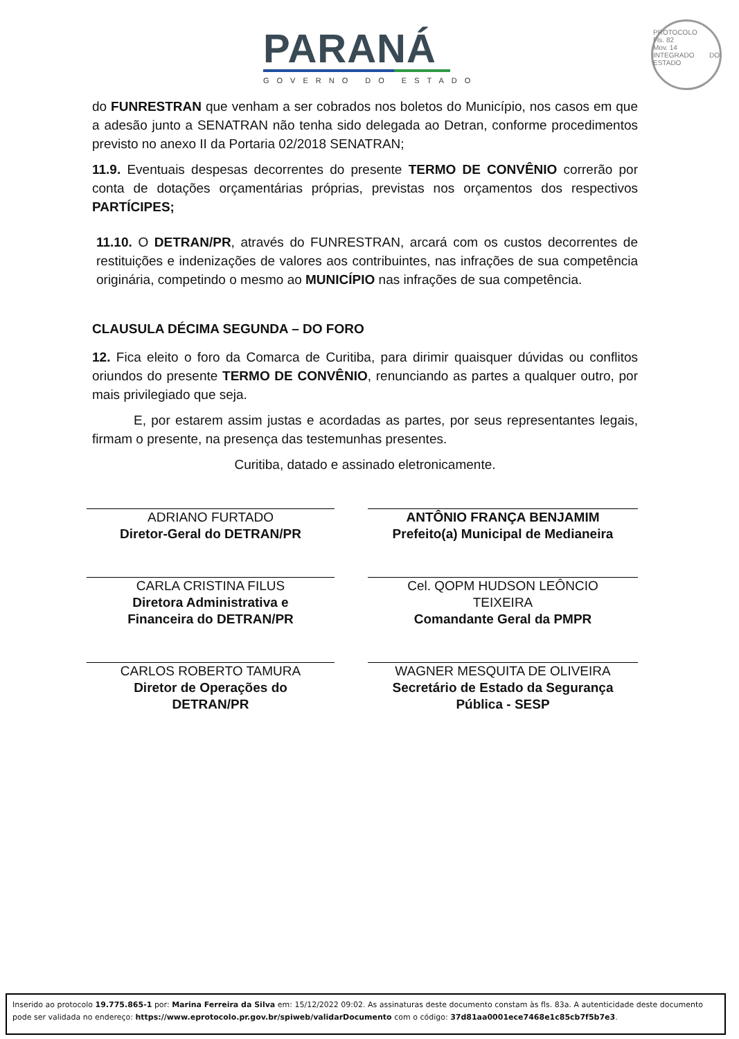PARANÁ
GOVERNO DO ESTADO
PROTOCOLO
Fls. 82
Mov. 14
INTEGRADO DO ESTADO
do FUNRESTRAN que venham a ser cobrados nos boletos do Município, nos casos em que a adesão junto a SENATRAN não tenha sido delegada ao Detran, conforme procedimentos previsto no anexo II da Portaria 02/2018 SENATRAN;
11.9. Eventuais despesas decorrentes do presente TERMO DE CONVÊNIO correrão por conta de dotações orçamentárias próprias, previstas nos orçamentos dos respectivos PARTÍCIPES;
11.10. O DETRAN/PR, através do FUNRESTRAN, arcará com os custos decorrentes de restituições e indenizações de valores aos contribuintes, nas infrações de sua competência originária, competindo o mesmo ao MUNICÍPIO nas infrações de sua competência.
CLAUSULA DÉCIMA SEGUNDA – DO FORO
12. Fica eleito o foro da Comarca de Curitiba, para dirimir quaisquer dúvidas ou conflitos oriundos do presente TERMO DE CONVÊNIO, renunciando as partes a qualquer outro, por mais privilegiado que seja.
E, por estarem assim justas e acordadas as partes, por seus representantes legais, firmam o presente, na presença das testemunhas presentes.
Curitiba, datado e assinado eletronicamente.
ADRIANO FURTADO
Diretor-Geral do DETRAN/PR
ANTÔNIO FRANÇA BENJAMIM
Prefeito(a) Municipal de Medianeira
CARLA CRISTINA FILUS
Diretora Administrativa e
Financeira do DETRAN/PR
Cel. QOPM HUDSON LEÔNCIO
TEIXEIRA
Comandante Geral da PMPR
CARLOS ROBERTO TAMURA
Diretor de Operações do
DETRAN/PR
WAGNER MESQUITA DE OLIVEIRA
Secretário de Estado da Segurança
Pública - SESP
Inserido ao protocolo 19.775.865-1 por: Marina Ferreira da Silva em: 15/12/2022 09:02. As assinaturas deste documento constam às fls. 83a. A autenticidade deste documento pode ser validada no endereço: https://www.eprotocolo.pr.gov.br/spiweb/validarDocumento com o código: 37d81aa0001ece7468e1c85cb7f5b7e3.